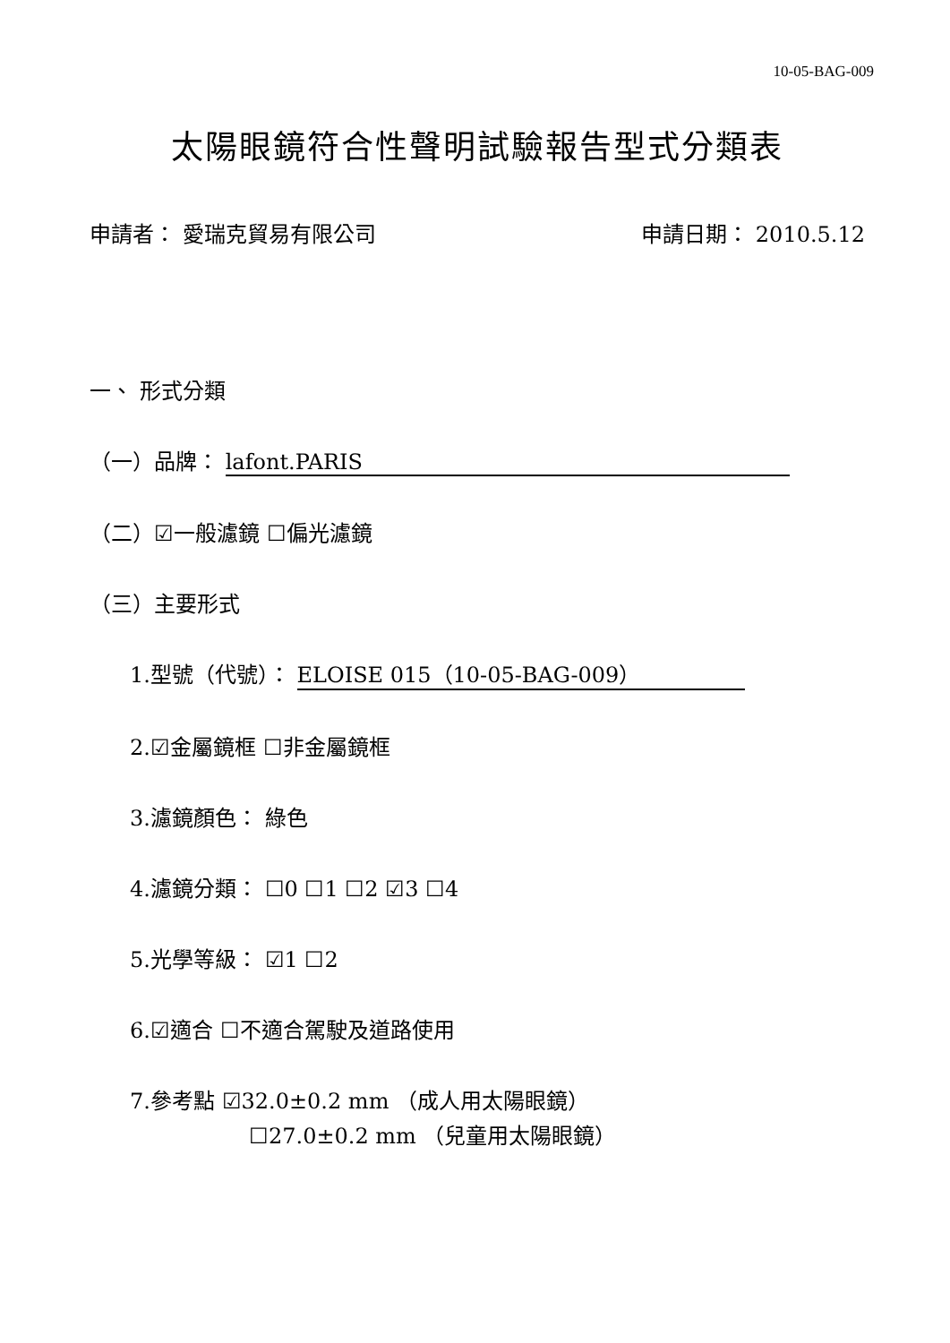10-05-BAG-009
太陽眼鏡符合性聲明試驗報告型式分類表
申請者： 愛瑞克貿易有限公司 申請日期： 2010.5.12
一、 形式分類
（一）品牌： lafont.PARIS
（二）☑一般濾鏡 ☐偏光濾鏡
（三）主要形式
1.型號（代號）： ELOISE 015（10-05-BAG-009）
2.☑金屬鏡框 ☐非金屬鏡框
3.濾鏡顏色： 綠色
4.濾鏡分類： ☐0 ☐1 ☐2 ☑3 ☐4
5.光學等級： ☑1 ☐2
6.☑適合 ☐不適合駕駛及道路使用
7.參考點 ☑32.0±0.2 mm （成人用太陽眼鏡）
☐27.0±0.2 mm （兒童用太陽眼鏡）